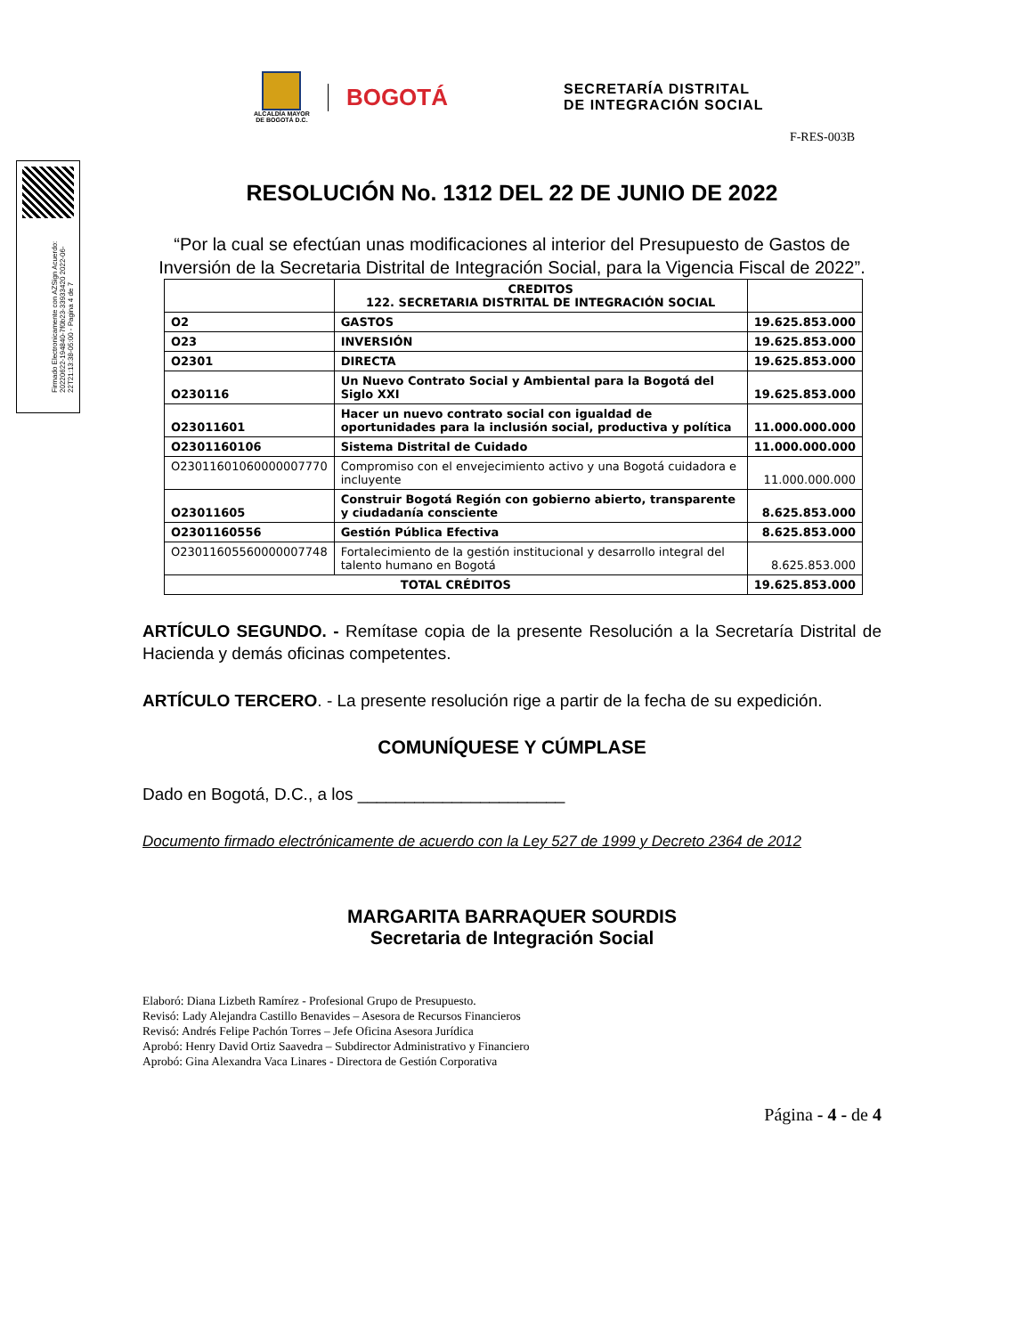ALCALDÍA MAYOR
DE BOGOTÁ D.C.
BOGOTÁ
SECRETARÍA DISTRITAL
DE INTEGRACIÓN SOCIAL
Firmado Electronicamente con AZSign Acuerdo: 20220622-194840-7f0b23-33933420 2022-06-22T21:13:38-05:00 - Pagina 4 de 7
F-RES-003B
RESOLUCIÓN No. 1312 DEL 22 DE JUNIO DE 2022
“Por la cual se efectúan unas modificaciones al interior del Presupuesto de Gastos de Inversión de la Secretaria Distrital de Integración Social, para la Vigencia Fiscal de 2022”.
| | CREDITOS 122. SECRETARIA DISTRITAL DE INTEGRACIÓN SOCIAL | |
| O2 | GASTOS | 19.625.853.000 |
| O23 | INVERSIÓN | 19.625.853.000 |
| O2301 | DIRECTA | 19.625.853.000 |
| O230116 | Un Nuevo Contrato Social y Ambiental para la Bogotá del Siglo XXI | 19.625.853.000 |
| O23011601 | Hacer un nuevo contrato social con igualdad de oportunidades para la inclusión social, productiva y política | 11.000.000.000 |
| O2301160106 | Sistema Distrital de Cuidado | 11.000.000.000 |
| O23011601060000007770 | Compromiso con el envejecimiento activo y una Bogotá cuidadora e incluyente | 11.000.000.000 |
| O23011605 | Construir Bogotá Región con gobierno abierto, transparente y ciudadanía consciente | 8.625.853.000 |
| O2301160556 | Gestión Pública Efectiva | 8.625.853.000 |
| O23011605560000007748 | Fortalecimiento de la gestión institucional y desarrollo integral del talento humano en Bogotá | 8.625.853.000 |
| TOTAL CRÉDITOS | | 19.625.853.000 |
ARTÍCULO SEGUNDO. - Remítase copia de la presente Resolución a la Secretaría Distrital de Hacienda y demás oficinas competentes.
ARTÍCULO TERCERO. - La presente resolución rige a partir de la fecha de su expedición.
COMUNÍQUESE Y CÚMPLASE
Dado en Bogotá, D.C., a los ______________________
Documento firmado electrónicamente de acuerdo con la Ley 527 de 1999 y Decreto 2364 de 2012
MARGARITA BARRAQUER SOURDIS
Secretaria de Integración Social
Elaboró: Diana Lizbeth Ramírez - Profesional Grupo de Presupuesto.
Revisó: Lady Alejandra Castillo Benavides – Asesora de Recursos Financieros
Revisó: Andrés Felipe Pachón Torres – Jefe Oficina Asesora Jurídica
Aprobó: Henry David Ortiz Saavedra – Subdirector Administrativo y Financiero
Aprobó: Gina Alexandra Vaca Linares - Directora de Gestión Corporativa
Página - 4 - de 4